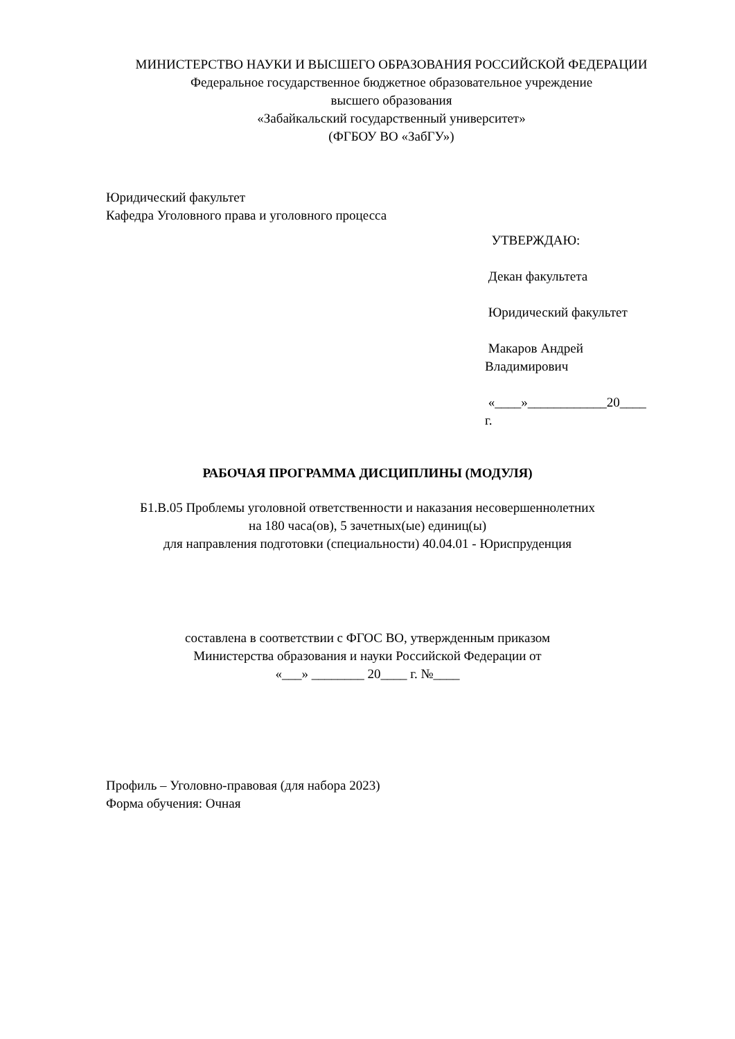МИНИСТЕРСТВО НАУКИ И ВЫСШЕГО ОБРАЗОВАНИЯ РОССИЙСКОЙ ФЕДЕРАЦИИ
Федеральное государственное бюджетное образовательное учреждение
высшего образования
«Забайкальский государственный университет»
(ФГБОУ ВО «ЗабГУ»)
Юридический факультет
Кафедра Уголовного права и уголовного процесса
УТВЕРЖДАЮ:
Декан факультета
Юридический факультет
Макаров Андрей
Владимирович
«____»____________20____
г.
РАБОЧАЯ ПРОГРАММА ДИСЦИПЛИНЫ (МОДУЛЯ)
Б1.В.05 Проблемы уголовной ответственности и наказания несовершеннолетних
на 180 часа(ов), 5 зачетных(ые) единиц(ы)
для направления подготовки (специальности) 40.04.01 - Юриспруденция
составлена в соответствии с ФГОС ВО, утвержденным приказом
Министерства образования и науки Российской Федерации от
«___» ________ 20____ г. №____
Профиль – Уголовно-правовая (для набора 2023)
Форма обучения: Очная